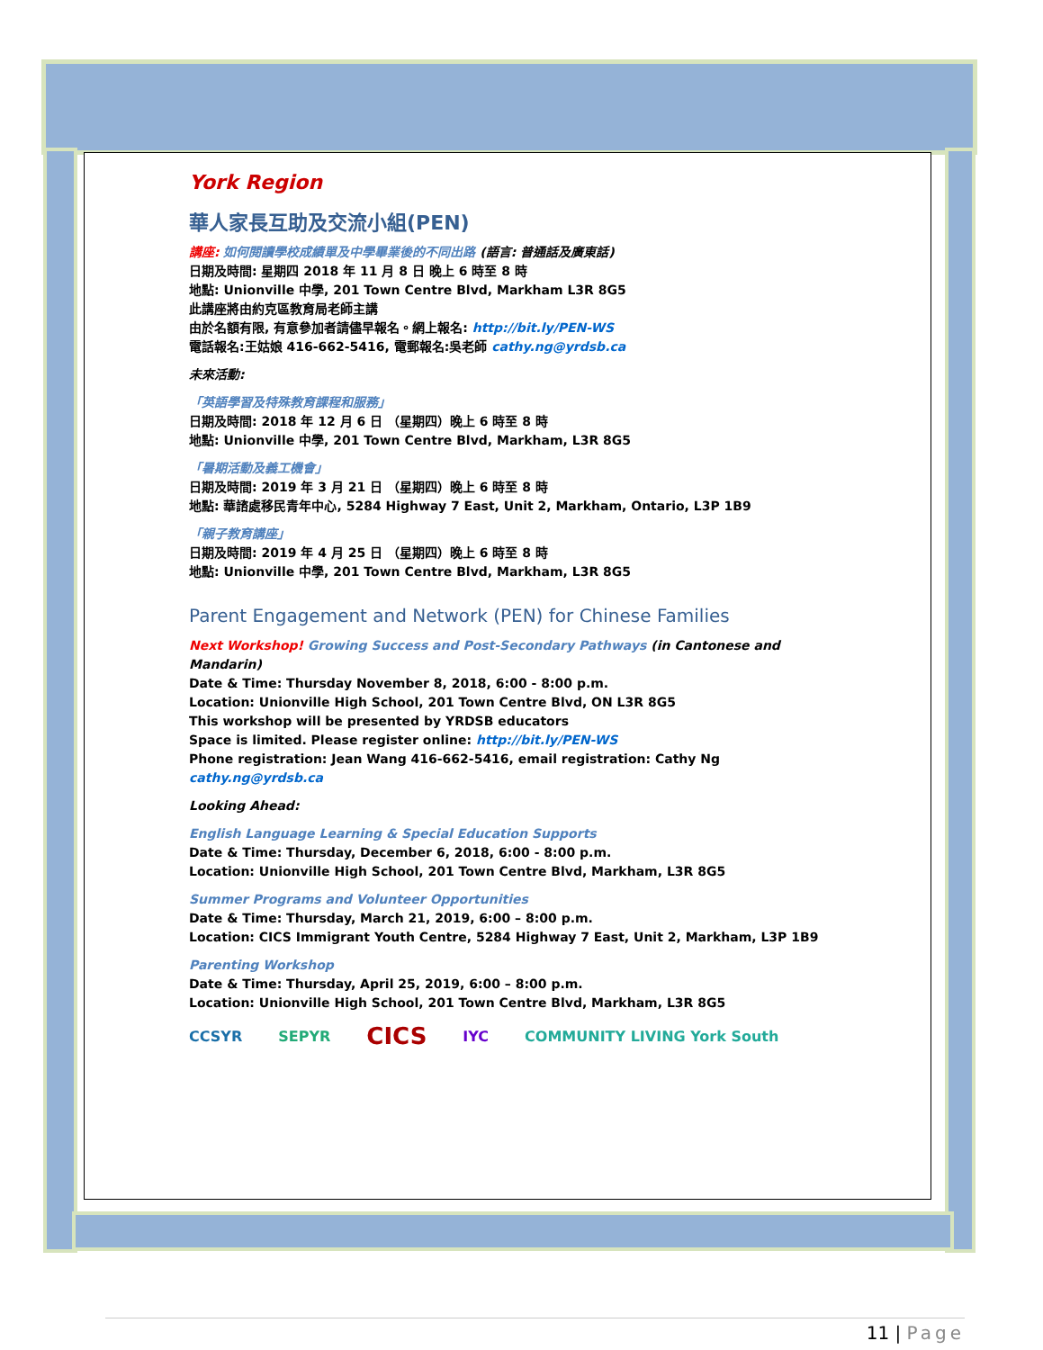York Region
華人家長互助及交流小組(PEN)
講座: 如何閱讀學校成績單及中學畢業後的不同出路 (語言: 普通話及廣東話)
日期及時間: 星期四 2018 年 11 月 8 日 晚上 6 時至 8 時
地點: Unionville 中學, 201 Town Centre Blvd, Markham L3R 8G5
此講座將由約克區教育局老師主講
由於名額有限, 有意參加者請儘早報名。網上報名: http://bit.ly/PEN-WS
電話報名:王姑娘 416-662-5416, 電郵報名:吳老師 cathy.ng@yrdsb.ca
未來活動:
「英語學習及特殊教育課程和服務」
日期及時間: 2018 年 12 月 6 日 （星期四）晚上 6 時至 8 時
地點: Unionville 中學, 201 Town Centre Blvd, Markham, L3R 8G5
「暑期活動及義工機會」
日期及時間: 2019 年 3 月 21 日 （星期四）晚上 6 時至 8 時
地點: 華諮處移民青年中心, 5284 Highway 7 East, Unit 2, Markham, Ontario, L3P 1B9
「親子教育講座」
日期及時間: 2019 年 4 月 25 日 （星期四）晚上 6 時至 8 時
地點: Unionville 中學, 201 Town Centre Blvd, Markham, L3R 8G5
Parent Engagement and Network (PEN) for Chinese Families
Next Workshop! Growing Success and Post-Secondary Pathways (in Cantonese and Mandarin)
Date & Time: Thursday November 8, 2018, 6:00 - 8:00 p.m.
Location: Unionville High School, 201 Town Centre Blvd, ON L3R 8G5
This workshop will be presented by YRDSB educators
Space is limited. Please register online: http://bit.ly/PEN-WS
Phone registration: Jean Wang 416-662-5416, email registration: Cathy Ng cathy.ng@yrdsb.ca
Looking Ahead:
English Language Learning & Special Education Supports
Date & Time: Thursday, December 6, 2018, 6:00 - 8:00 p.m.
Location: Unionville High School, 201 Town Centre Blvd, Markham, L3R 8G5
Summer Programs and Volunteer Opportunities
Date & Time: Thursday, March 21, 2019, 6:00 – 8:00 p.m.
Location: CICS Immigrant Youth Centre, 5284 Highway 7 East, Unit 2, Markham, L3P 1B9
Parenting Workshop
Date & Time: Thursday, April 25, 2019, 6:00 – 8:00 p.m.
Location: Unionville High School, 201 Town Centre Blvd, Markham, L3R 8G5
CCSYR SEPYR CICS IYC COMMUNITY LIVING York South
11 | Page